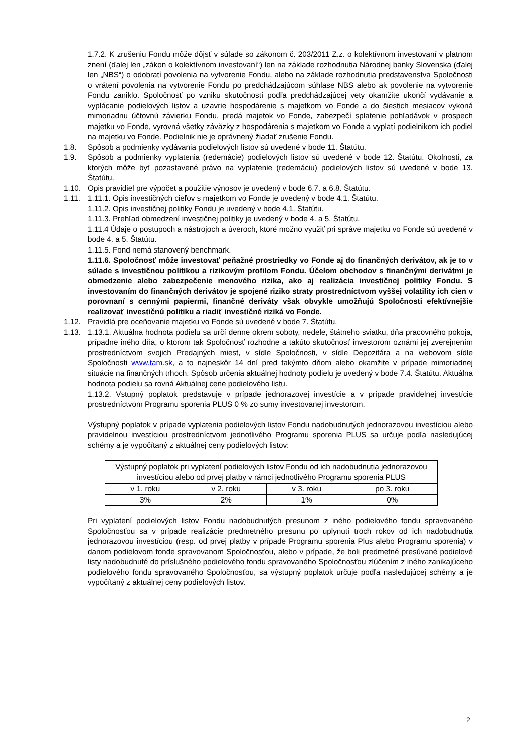1.7.2. K zrušeniu Fondu môže dôjsť v súlade so zákonom č. 203/2011 Z.z. o kolektívnom investovaní v platnom znení (ďalej len „zákon o kolektívnom investovaní“) len na základe rozhodnutia Národnej banky Slovenska (ďalej len „NBS“) o odobratí povolenia na vytvorenie Fondu, alebo na základe rozhodnutia predstavenstva Spoločnosti o vrátení povolenia na vytvorenie Fondu po predchádzajúcom súhlase NBS alebo ak povolenie na vytvorenie Fondu zaniklo. Spoločnosť po vzniku skutočností podľa predchádzajúcej vety okamžite ukončí vydávanie a vyplácanie podielových listov a uzavrie hospodárenie s majetkom vo Fonde a do šiestich mesiacov vykoná mimoriadnu účtovnú závierku Fondu, predá majetok vo Fonde, zabezpečí splatenie pohľadávok v prospech majetku vo Fonde, vyrovná všetky záväzky z hospodárenia s majetkom vo Fonde a vyplatí podielnikom ich podiel na majetku vo Fonde. Podielnik nie je oprávnený žiadať zrušenie Fondu.
1.8. Spôsob a podmienky vydávania podielových listov sú uvedené v bode 11. Štatútu.
1.9. Spôsob a podmienky vyplatenia (redemácie) podielových listov sú uvedené v bode 12. Štatútu. Okolnosti, za ktorých môže byť pozastavené právo na vyplatenie (redemáciu) podielových listov sú uvedené v bode 13. Štatútu.
1.10. Opis pravidiel pre výpočet a použitie výnosov je uvedený v bode 6.7. a 6.8. Štatútu.
1.11. 1.11.1. Opis investičných cieľov s majetkom vo Fonde je uvedený v bode 4.1. Štatútu.
1.11.2. Opis investičnej politiky Fondu je uvedený v bode 4.1. Štatútu.
1.11.3. Prehľad obmedzení investičnej politiky je uvedený v bode 4. a 5. Štatútu.
1.11.4 Údaje o postupoch a nástrojoch a úveroch, ktoré možno využiť pri správe majetku vo Fonde sú uvedené v bode 4. a 5. Štatútu.
1.11.5. Fond nemá stanovený benchmark.
1.11.6. Spoločnosť môže investovať peňažné prostriedky vo Fonde aj do finančných derivátov, ak je to v súlade s investičnou politikou a rizikovým profilom Fondu. Účelom obchodov s finančnými derivátmi je obmedzenie alebo zabezpečenie menového rizika, ako aj realizácia investičnej politiky Fondu. S investovaním do finančných derivátov je spojené riziko straty prostredníctvom vyššej volatility ich cien v porovnaní s cennými papiermi, finančné deriváty však obvykle umožňujú Spoločnosti efektívnejšie realizovať investičnú politiku a riadiť investičné riziká vo Fonde.
1.12. Pravidlá pre oceňovanie majetku vo Fonde sú uvedené v bode 7. Štatútu.
1.13. 1.13.1. Aktuálna hodnota podielu sa určí denne okrem soboty, nedele, štátneho sviatku, dňa pracovného pokoja, prípadne iného dňa, o ktorom tak Spoločnosť rozhodne a takúto skutočnosť investorom oznámi jej zverejnením prostredníctvom svojich Predajných miest, v sídle Spoločnosti, v sídle Depozitára a na webovom sídle Spoločnosti www.tam.sk, a to najneskôr 14 dní pred takýmto dňom alebo okamžite v prípade mimoriadnej situácie na finančných trhoch. Spôsob určenia aktuálnej hodnoty podielu je uvedený v bode 7.4. Štatútu. Aktuálna hodnota podielu sa rovná Aktuálnej cene podielového listu.
1.13.2. Vstupný poplatok predstavuje v prípade jednorazovej investície a v prípade pravidelnej investície prostredníctvom Programu sporenia PLUS 0 % zo sumy investovanej investorom.
Výstupný poplatok v prípade vyplatenia podielových listov Fondu nadobudnutých jednorazovou investíciou alebo pravidelnou investíciou prostredníctvom jednotlivého Programu sporenia PLUS sa určuje podľa nasledujúcej schémy a je vypočítaný z aktuálnej ceny podielových listov:
| Výstupný poplatok pri vyplatení podielových listov Fondu od ich nadobudnutia jednorazovou investíciou alebo od prvej platby v rámci jednotlivého Programu sporenia PLUS | | | |
| v 1. roku | v 2. roku | v 3. roku | po 3. roku |
| 3% | 2% | 1% | 0% |
Pri vyplatení podielových listov Fondu nadobudnutých presunom z iného podielového fondu spravovaného Spoločnosťou sa v prípade realizácie predmetného presunu po uplynutí troch rokov od ich nadobudnutia jednorazovou investíciou (resp. od prvej platby v prípade Programu sporenia Plus alebo Programu sporenia) v danom podielovom fonde spravovanom Spoločnosťou, alebo v prípade, že boli predmetné presúvané podielové listy nadobudnuté do príslušného podielového fondu spravovaného Spoločnosťou zlúčením z iného zanikajúceho podielového fondu spravovaného Spoločnosťou, sa výstupný poplatok určuje podľa nasledujúcej schémy a je vypočítaný z aktuálnej ceny podielových listov.
2